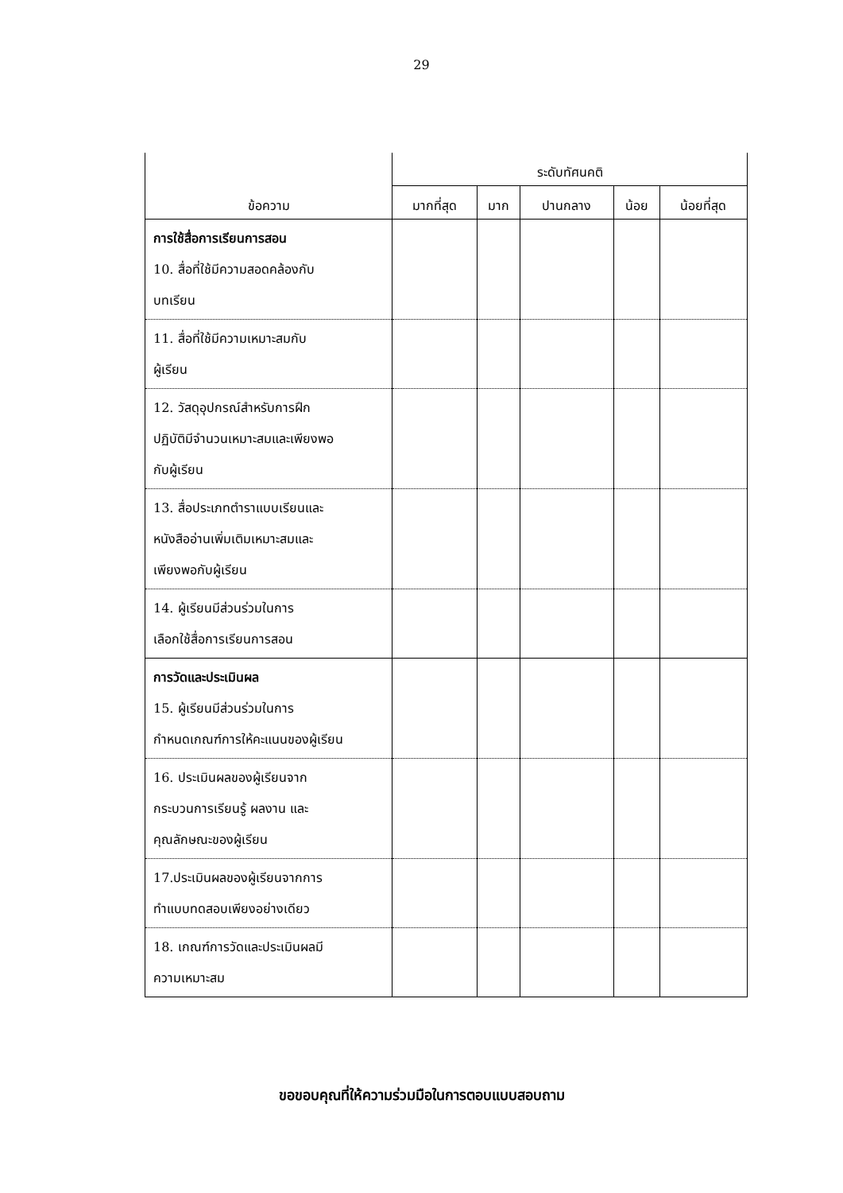29
| ข้อความ | ระดับทัศนคติ | | | | |
| --- | --- | --- | --- | --- | --- |
| | มากที่สุด | มาก | ปานกลาง | น้อย | น้อยที่สุด |
| การใช้สื่อการเรียนการสอน 10. สื่อที่ใช้มีความสอดคล้องกับ บทเรียน | | | | | |
| 11. สื่อที่ใช้มีความเหมาะสมกับ ผู้เรียน | | | | | |
| 12. วัสดุอุปกรณ์สำหรับการฝึก ปฏิบัติมีจำนวนเหมาะสมและเพียงพอ กับผู้เรียน | | | | | |
| 13. สื่อประเภทตำราแบบเรียนและ หนังสืออ่านเพิ่มเติมเหมาะสมและ เพียงพอกับผู้เรียน | | | | | |
| 14. ผู้เรียนมีส่วนร่วมในการ เลือกใช้สื่อการเรียนการสอน | | | | | |
| การวัดและประเมินผล 15. ผู้เรียนมีส่วนร่วมในการ กำหนดเกณฑ์การให้คะแนนของผู้เรียน | | | | | |
| 16. ประเมินผลของผู้เรียนจาก กระบวนการเรียนรู้ ผลงาน และ คุณลักษณะของผู้เรียน | | | | | |
| 17.ประเมินผลของผู้เรียนจากการ ทำแบบทดสอบเพียงอย่างเดียว | | | | | |
| 18. เกณฑ์การวัดและประเมินผลมี ความเหมาะสม | | | | | |
ขอขอบคุณที่ให้ความร่วมมือในการตอบแบบสอบถาม